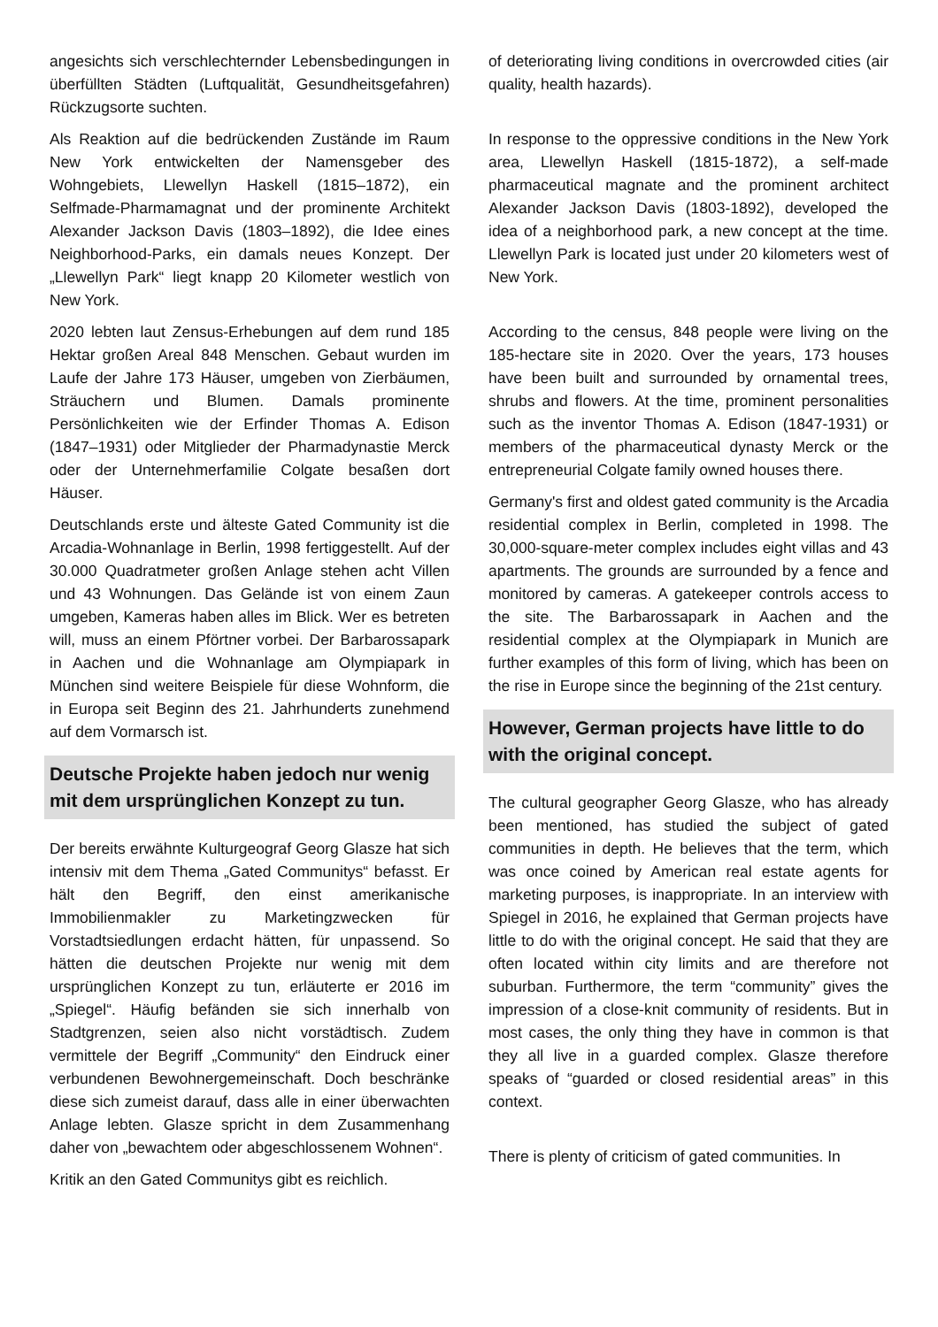angesichts sich verschlechternder Lebensbedingungen in überfüllten Städten (Luftqualität, Gesundheitsgefahren) Rückzugsorte suchten.
Als Reaktion auf die bedrückenden Zustände im Raum New York entwickelten der Namensgeber des Wohngebiets, Llewellyn Haskell (1815–1872), ein Selfmade-Pharmamagnat und der prominente Architekt Alexander Jackson Davis (1803–1892), die Idee eines Neighborhood-Parks, ein damals neues Konzept. Der „Llewellyn Park“ liegt knapp 20 Kilometer westlich von New York.
2020 lebten laut Zensus-Erhebungen auf dem rund 185 Hektar großen Areal 848 Menschen. Gebaut wurden im Laufe der Jahre 173 Häuser, umgeben von Zierbäumen, Sträuchern und Blumen. Damals prominente Persönlichkeiten wie der Erfinder Thomas A. Edison (1847–1931) oder Mitglieder der Pharmadynastie Merck oder der Unternehmerfamilie Colgate besaßen dort Häuser.
Deutschlands erste und älteste Gated Community ist die Arcadia-Wohnanlage in Berlin, 1998 fertiggestellt. Auf der 30.000 Quadratmeter großen Anlage stehen acht Villen und 43 Wohnungen. Das Gelände ist von einem Zaun umgeben, Kameras haben alles im Blick. Wer es betreten will, muss an einem Pförtner vorbei. Der Barbarossapark in Aachen und die Wohnanlage am Olympiapark in München sind weitere Beispiele für diese Wohnform, die in Europa seit Beginn des 21. Jahrhunderts zunehmend auf dem Vormarsch ist.
Deutsche Projekte haben jedoch nur wenig mit dem ursprünglichen Konzept zu tun.
Der bereits erwähnte Kulturgeograf Georg Glasze hat sich intensiv mit dem Thema „Gated Communitys“ befasst. Er hält den Begriff, den einst amerikanische Immobilienmakler zu Marketingzwecken für Vorstadtsiedlungen erdacht hätten, für unpassend. So hätten die deutschen Projekte nur wenig mit dem ursprünglichen Konzept zu tun, erläuterte er 2016 im „Spiegel“. Häufig befänden sie sich innerhalb von Stadtgrenzen, seien also nicht vorstädtisch. Zudem vermittele der Begriff „Community“ den Eindruck einer verbundenen Bewohnergemeinschaft. Doch beschränke diese sich zumeist darauf, dass alle in einer überwachten Anlage lebten. Glasze spricht in dem Zusammenhang daher von „bewachtem oder abgeschlossenem Wohnen“.
Kritik an den Gated Communitys gibt es reichlich.
of deteriorating living conditions in overcrowded cities (air quality, health hazards).
In response to the oppressive conditions in the New York area, Llewellyn Haskell (1815-1872), a self-made pharmaceutical magnate and the prominent architect Alexander Jackson Davis (1803-1892), developed the idea of a neighborhood park, a new concept at the time. Llewellyn Park is located just under 20 kilometers west of New York.
According to the census, 848 people were living on the 185-hectare site in 2020. Over the years, 173 houses have been built and surrounded by ornamental trees, shrubs and flowers. At the time, prominent personalities such as the inventor Thomas A. Edison (1847-1931) or members of the pharmaceutical dynasty Merck or the entrepreneurial Colgate family owned houses there.
Germany's first and oldest gated community is the Arcadia residential complex in Berlin, completed in 1998. The 30,000-square-meter complex includes eight villas and 43 apartments. The grounds are surrounded by a fence and monitored by cameras. A gatekeeper controls access to the site. The Barbarossapark in Aachen and the residential complex at the Olympiapark in Munich are further examples of this form of living, which has been on the rise in Europe since the beginning of the 21st century.
However, German projects have little to do with the original concept.
The cultural geographer Georg Glasze, who has already been mentioned, has studied the subject of gated communities in depth. He believes that the term, which was once coined by American real estate agents for marketing purposes, is inappropriate. In an interview with Spiegel in 2016, he explained that German projects have little to do with the original concept. He said that they are often located within city limits and are therefore not suburban. Furthermore, the term “community” gives the impression of a close-knit community of residents. But in most cases, the only thing they have in common is that they all live in a guarded complex. Glasze therefore speaks of “guarded or closed residential areas” in this context.
There is plenty of criticism of gated communities. In